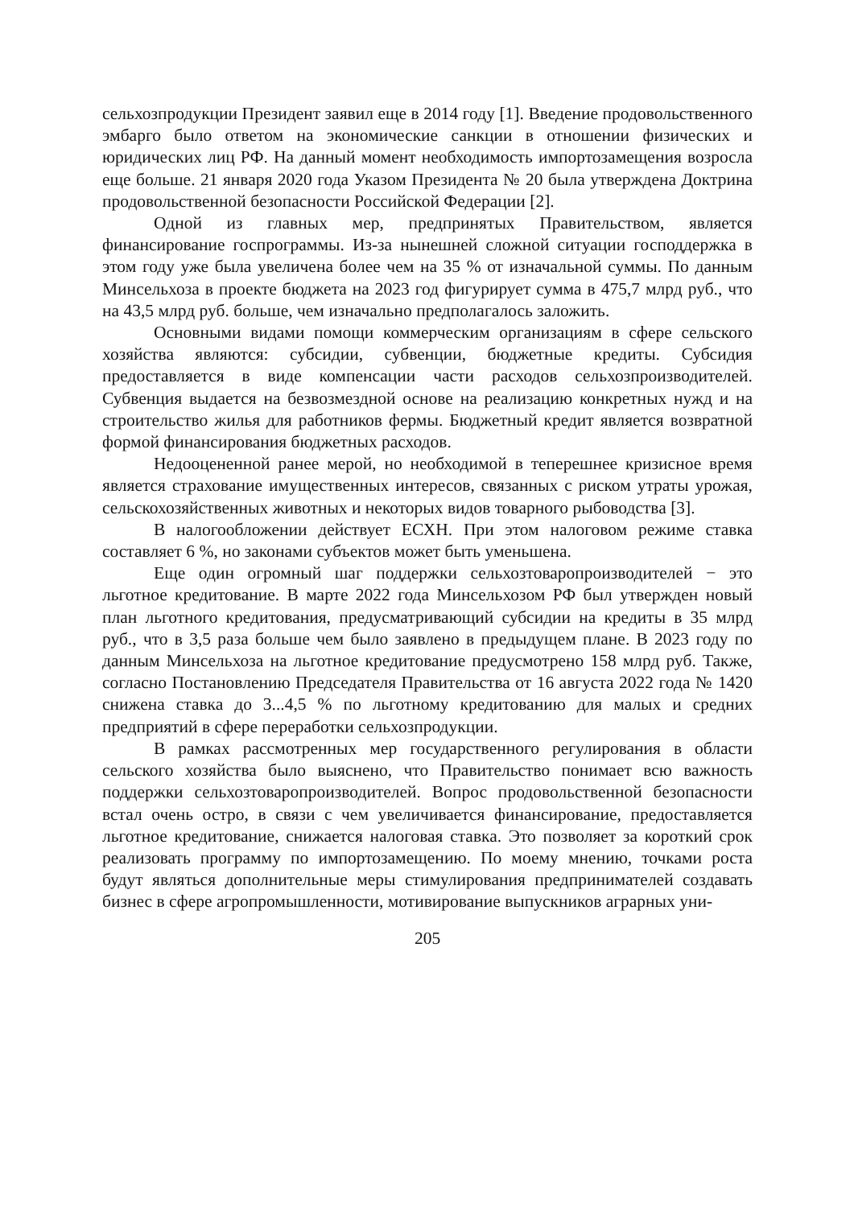сельхозпродукции Президент заявил еще в 2014 году [1]. Введение продовольственного эмбарго было ответом на экономические санкции в отношении физических и юридических лиц РФ. На данный момент необходимость импортозамещения возросла еще больше. 21 января 2020 года Указом Президента № 20 была утверждена Доктрина продовольственной безопасности Российской Федерации [2].
Одной из главных мер, предпринятых Правительством, является финансирование госпрограммы. Из-за нынешней сложной ситуации господдержка в этом году уже была увеличена более чем на 35 % от изначальной суммы. По данным Минсельхоза в проекте бюджета на 2023 год фигурирует сумма в 475,7 млрд руб., что на 43,5 млрд руб. больше, чем изначально предполагалось заложить.
Основными видами помощи коммерческим организациям в сфере сельского хозяйства являются: субсидии, субвенции, бюджетные кредиты. Субсидия предоставляется в виде компенсации части расходов сельхозпроизводителей. Субвенция выдается на безвозмездной основе на реализацию конкретных нужд и на строительство жилья для работников фермы. Бюджетный кредит является возвратной формой финансирования бюджетных расходов.
Недооцененной ранее мерой, но необходимой в теперешнее кризисное время является страхование имущественных интересов, связанных с риском утраты урожая, сельскохозяйственных животных и некоторых видов товарного рыбоводства [3].
В налогообложении действует ЕСХН. При этом налоговом режиме ставка составляет 6 %, но законами субъектов может быть уменьшена.
Еще один огромный шаг поддержки сельхозтоваропроизводителей − это льготное кредитование. В марте 2022 года Минсельхозом РФ был утвержден новый план льготного кредитования, предусматривающий субсидии на кредиты в 35 млрд руб., что в 3,5 раза больше чем было заявлено в предыдущем плане. В 2023 году по данным Минсельхоза на льготное кредитование предусмотрено 158 млрд руб. Также, согласно Постановлению Председателя Правительства от 16 августа 2022 года № 1420 снижена ставка до 3...4,5 % по льготному кредитованию для малых и средних предприятий в сфере переработки сельхозпродукции.
В рамках рассмотренных мер государственного регулирования в области сельского хозяйства было выяснено, что Правительство понимает всю важность поддержки сельхозтоваропроизводителей. Вопрос продовольственной безопасности встал очень остро, в связи с чем увеличивается финансирование, предоставляется льготное кредитование, снижается налоговая ставка. Это позволяет за короткий срок реализовать программу по импортозамещению. По моему мнению, точками роста будут являться дополнительные меры стимулирования предпринимателей создавать бизнес в сфере агропромышленности, мотивирование выпускников аграрных уни-
205